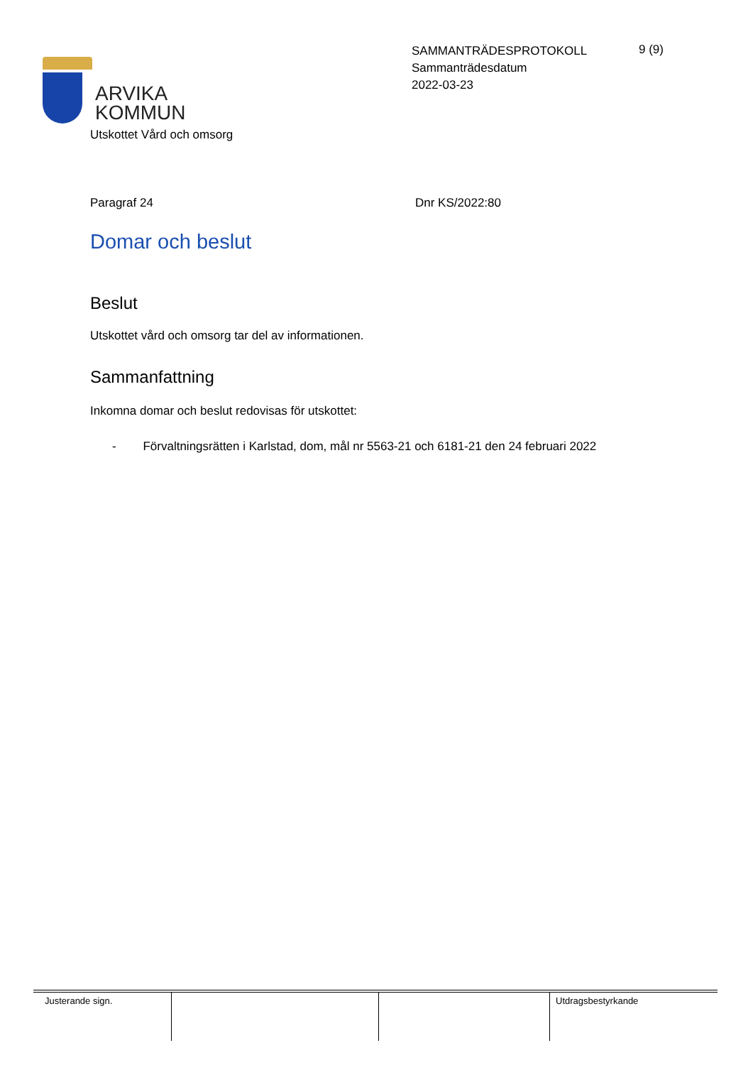ARVIKA
KOMMUN
SAMMANTRÄDESPROTOKOLL
Sammanträdesdatum
2022-03-23
9 (9)
Utskottet Vård och omsorg
Paragraf 24 Dnr KS/2022:80
Domar och beslut
Beslut
Utskottet vård och omsorg tar del av informationen.
Sammanfattning
Inkomna domar och beslut redovisas för utskottet:
- Förvaltningsrätten i Karlstad, dom, mål nr 5563-21 och 6181-21 den 24 februari 2022
| Justerande sign. | | | Utdragsbestyrkande |